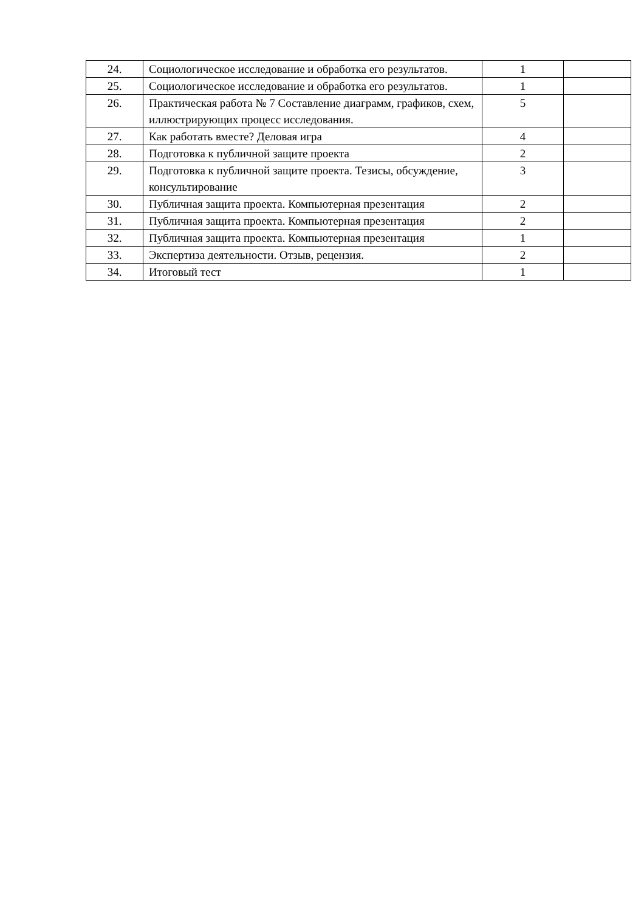| 24. | Социологическое исследование и обработка его результатов. | 1 | |
| 25. | Социологическое исследование и обработка его результатов. | 1 | |
| 26. | Практическая работа № 7 Составление диаграмм, графиков, схем, иллюстрирующих процесс исследования. | 5 | |
| 27. | Как работать вместе? Деловая игра | 4 | |
| 28. | Подготовка к публичной защите проекта | 2 | |
| 29. | Подготовка к публичной защите проекта. Тезисы, обсуждение, консультирование | 3 | |
| 30. | Публичная защита проекта. Компьютерная презентация | 2 | |
| 31. | Публичная защита проекта. Компьютерная презентация | 2 | |
| 32. | Публичная защита проекта. Компьютерная презентация | 1 | |
| 33. | Экспертиза деятельности. Отзыв, рецензия. | 2 | |
| 34. | Итоговый тест | 1 | |